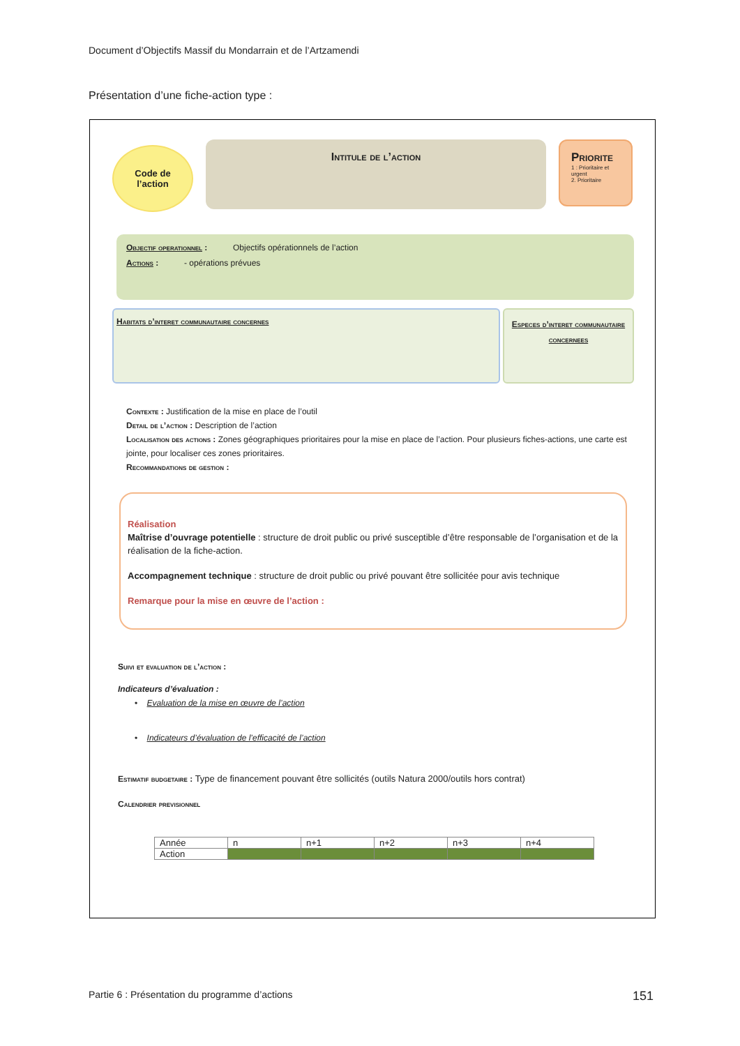Document d’Objectifs Massif du Mondarrain et de l’Artzamendi
Présentation d’une fiche-action type :
Code de
l’action
Intitule de l’action
Priorite
1 : Prioritaire et urgent
2. Prioritaire
Objectif operationnel : Objectifs opérationnels de l’action
Actions : - opérations prévues
Habitats d’interet communautaire concernes
Especes d’interet communautaire concernees
Contexte : Justification de la mise en place de l’outil
Detail de l’action : Description de l’action
Localisation des actions : Zones géographiques prioritaires pour la mise en place de l’action. Pour plusieurs fiches-actions, une carte est jointe, pour localiser ces zones prioritaires.
Recommandations de gestion :
Réalisation
Maîtrise d’ouvrage potentielle : structure de droit public ou privé susceptible d’être responsable de l’organisation et de la réalisation de la fiche-action.
Accompagnement technique : structure de droit public ou privé pouvant être sollicitée pour avis technique
Remarque pour la mise en œuvre de l’action :
Suivi et evaluation de l’action :
Indicateurs d’évaluation :
• Evaluation de la mise en œuvre de l’action
• Indicateurs d’évaluation de l’efficacité de l’action
Estimatif budgetaire : Type de financement pouvant être sollicités (outils Natura 2000/outils hors contrat)
Calendrier previsionnel
| Année | n | n+1 | n+2 | n+3 | n+4 |
| Action | | | | | |
Partie 6 : Présentation du programme d’actions 151